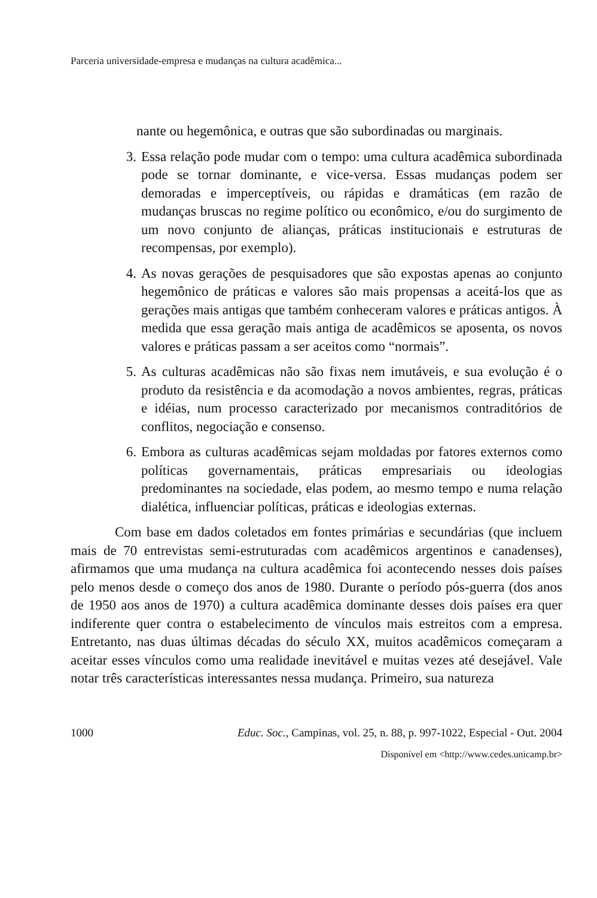Parceria universidade-empresa e mudanças na cultura acadêmica...
nante ou hegemônica, e outras que são subordinadas ou marginais.
3. Essa relação pode mudar com o tempo: uma cultura acadêmica subordinada pode se tornar dominante, e vice-versa. Essas mudanças podem ser demoradas e imperceptíveis, ou rápidas e dramáticas (em razão de mudanças bruscas no regime político ou econômico, e/ou do surgimento de um novo conjunto de alianças, práticas institucionais e estruturas de recompensas, por exemplo).
4. As novas gerações de pesquisadores que são expostas apenas ao conjunto hegemônico de práticas e valores são mais propensas a aceitá-los que as gerações mais antigas que também conheceram valores e práticas antigos. À medida que essa geração mais antiga de acadêmicos se aposenta, os novos valores e práticas passam a ser aceitos como “normais”.
5. As culturas acadêmicas não são fixas nem imutáveis, e sua evolução é o produto da resistência e da acomodação a novos ambientes, regras, práticas e idéias, num processo caracterizado por mecanismos contraditórios de conflitos, negociação e consenso.
6. Embora as culturas acadêmicas sejam moldadas por fatores externos como políticas governamentais, práticas empresariais ou ideologias predominantes na sociedade, elas podem, ao mesmo tempo e numa relação dialética, influenciar políticas, práticas e ideologias externas.
Com base em dados coletados em fontes primárias e secundárias (que incluem mais de 70 entrevistas semi-estruturadas com acadêmicos argentinos e canadenses), afirmamos que uma mudança na cultura acadêmica foi acontecendo nesses dois países pelo menos desde o começo dos anos de 1980. Durante o período pós-guerra (dos anos de 1950 aos anos de 1970) a cultura acadêmica dominante desses dois países era quer indiferente quer contra o estabelecimento de vínculos mais estreitos com a empresa. Entretanto, nas duas últimas décadas do século XX, muitos acadêmicos começaram a aceitar esses vínculos como uma realidade inevitável e muitas vezes até desejável. Vale notar três características interessantes nessa mudança. Primeiro, sua natureza
1000 Educ. Soc., Campinas, vol. 25, n. 88, p. 997-1022, Especial - Out. 2004
Disponível em <http://www.cedes.unicamp.br>